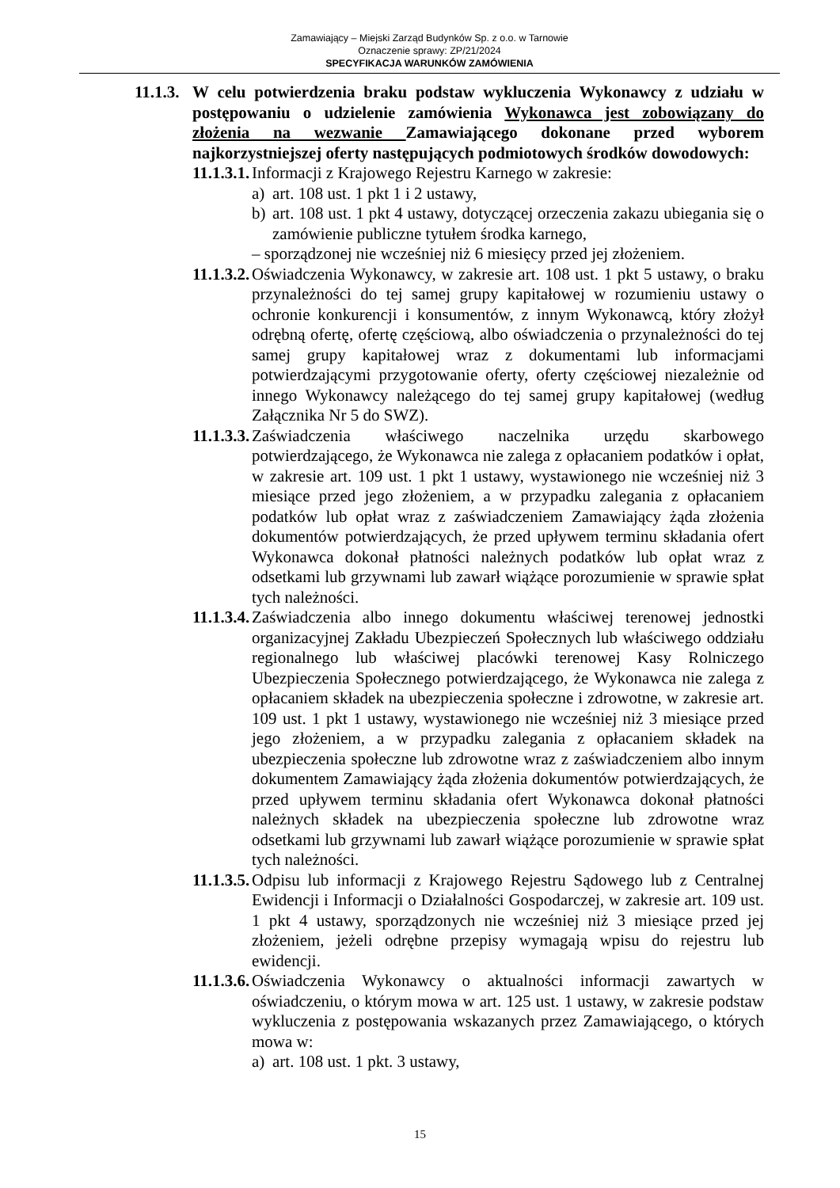Zamawiający – Miejski Zarząd Budynków Sp. z o.o. w Tarnowie
Oznaczenie sprawy: ZP/21/2024
SPECYFIKACJA WARUNKÓW ZAMÓWIENIA
11.1.3.
W celu potwierdzenia braku podstaw wykluczenia Wykonawcy z udziału w postępowaniu o udzielenie zamówienia Wykonawca jest zobowiązany do złożenia na wezwanie Zamawiającego dokonane przed wyborem najkorzystniejszej oferty następujących podmiotowych środków dowodowych:
11.1.3.1.
Informacji z Krajowego Rejestru Karnego w zakresie:
a) art. 108 ust. 1 pkt 1 i 2 ustawy,
b) art. 108 ust. 1 pkt 4 ustawy, dotyczącej orzeczenia zakazu ubiegania się o zamówienie publiczne tytułem środka karnego,
– sporządzonej nie wcześniej niż 6 miesięcy przed jej złożeniem.
11.1.3.2.
Oświadczenia Wykonawcy, w zakresie art. 108 ust. 1 pkt 5 ustawy, o braku przynależności do tej samej grupy kapitałowej w rozumieniu ustawy o ochronie konkurencji i konsumentów, z innym Wykonawcą, który złożył odrębną ofertę, ofertę częściową, albo oświadczenia o przynależności do tej samej grupy kapitałowej wraz z dokumentami lub informacjami potwierdzającymi przygotowanie oferty, oferty częściowej niezależnie od innego Wykonawcy należącego do tej samej grupy kapitałowej (według Załącznika Nr 5 do SWZ).
11.1.3.3.
Zaświadczenia właściwego naczelnika urzędu skarbowego potwierdzającego, że Wykonawca nie zalega z opłacaniem podatków i opłat, w zakresie art. 109 ust. 1 pkt 1 ustawy, wystawionego nie wcześniej niż 3 miesiące przed jego złożeniem, a w przypadku zalegania z opłacaniem podatków lub opłat wraz z zaświadczeniem Zamawiający żąda złożenia dokumentów potwierdzających, że przed upływem terminu składania ofert Wykonawca dokonał płatności należnych podatków lub opłat wraz z odsetkami lub grzywnami lub zawarł wiążące porozumienie w sprawie spłat tych należności.
11.1.3.4.
Zaświadczenia albo innego dokumentu właściwej terenowej jednostki organizacyjnej Zakładu Ubezpieczeń Społecznych lub właściwego oddziału regionalnego lub właściwej placówki terenowej Kasy Rolniczego Ubezpieczenia Społecznego potwierdzającego, że Wykonawca nie zalega z opłacaniem składek na ubezpieczenia społeczne i zdrowotne, w zakresie art. 109 ust. 1 pkt 1 ustawy, wystawionego nie wcześniej niż 3 miesiące przed jego złożeniem, a w przypadku zalegania z opłacaniem składek na ubezpieczenia społeczne lub zdrowotne wraz z zaświadczeniem albo innym dokumentem Zamawiający żąda złożenia dokumentów potwierdzających, że przed upływem terminu składania ofert Wykonawca dokonał płatności należnych składek na ubezpieczenia społeczne lub zdrowotne wraz odsetkami lub grzywnami lub zawarł wiążące porozumienie w sprawie spłat tych należności.
11.1.3.5.
Odpisu lub informacji z Krajowego Rejestru Sądowego lub z Centralnej Ewidencji i Informacji o Działalności Gospodarczej, w zakresie art. 109 ust. 1 pkt 4 ustawy, sporządzonych nie wcześniej niż 3 miesiące przed jej złożeniem, jeżeli odrębne przepisy wymagają wpisu do rejestru lub ewidencji.
11.1.3.6.
Oświadczenia Wykonawcy o aktualności informacji zawartych w oświadczeniu, o którym mowa w art. 125 ust. 1 ustawy, w zakresie podstaw wykluczenia z postępowania wskazanych przez Zamawiającego, o których mowa w:
a) art. 108 ust. 1 pkt. 3 ustawy,
15